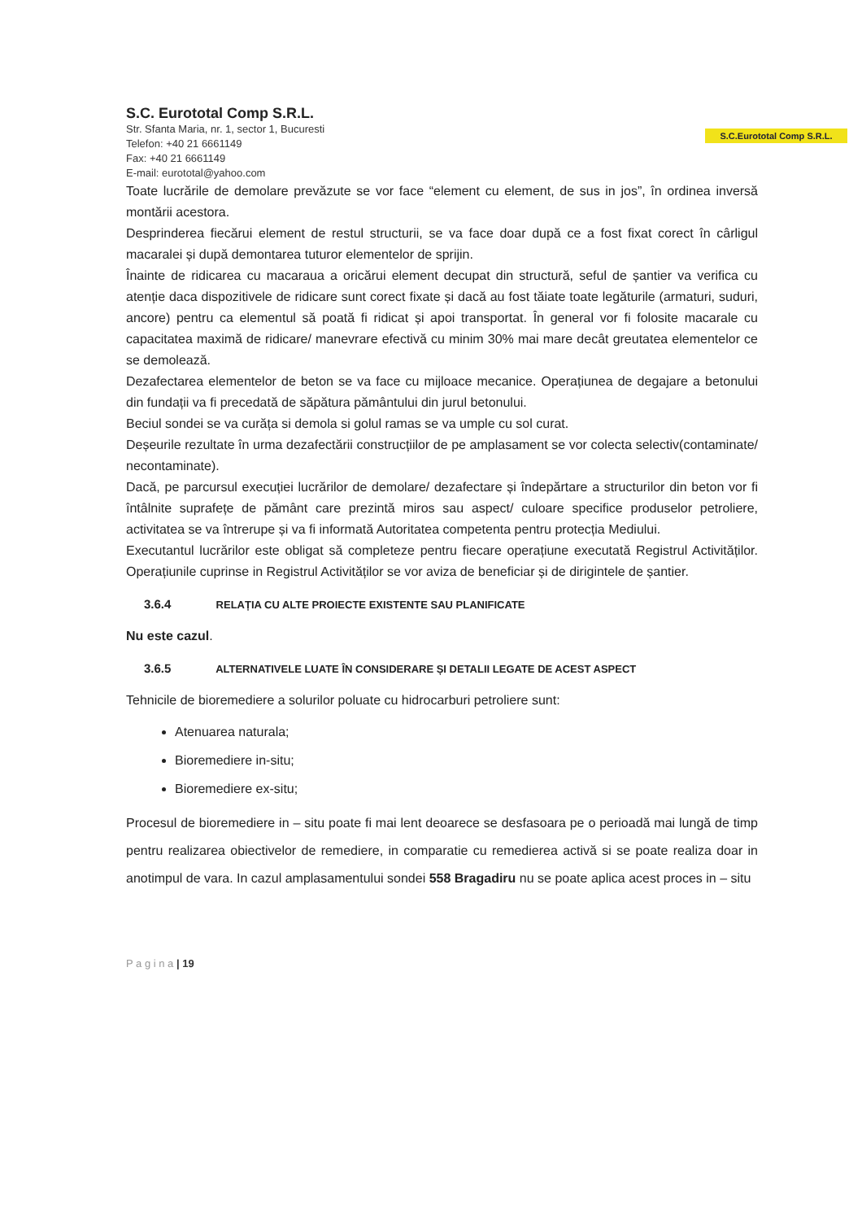S.C. Eurototal Comp S.R.L.
Str. Sfanta Maria, nr. 1, sector 1, Bucuresti
Telefon: +40 21 6661149
Fax: +40 21 6661149
E-mail: eurototal@yahoo.com
S.C.Eurototal Comp S.R.L.
Toate lucrările de demolare prevăzute se vor face “element cu element, de sus in jos”, în ordinea inversă montării acestora.
Desprinderea fiecărui element de restul structurii, se va face doar după ce a fost fixat corect în cârligul macaralei și după demontarea tuturor elementelor de sprijin.
Înainte de ridicarea cu macaraua a oricărui element decupat din structură, seful de șantier va verifica cu atenție daca dispozitivele de ridicare sunt corect fixate și dacă au fost tăiate toate legăturile (armaturi, suduri, ancore) pentru ca elementul să poată fi ridicat și apoi transportat. În general vor fi folosite macarale cu capacitatea maximă de ridicare/ manevrare efectivă cu minim 30% mai mare decât greutatea elementelor ce se demolează.
Dezafectarea elementelor de beton se va face cu mijloace mecanice. Operațiunea de degajare a betonului din fundații va fi precedată de săpătura pământului din jurul betonului.
Beciul sondei se va curăța si demola si golul ramas se va umple cu sol curat.
Deșeurile rezultate în urma dezafectării construcțiilor de pe amplasament se vor colecta selectiv(contaminate/ necontaminate).
Dacă, pe parcursul execuției lucrărilor de demolare/ dezafectare și îndepărtare a structurilor din beton vor fi întâlnite suprafețe de pământ care prezintă miros sau aspect/ culoare specifice produselor petroliere, activitatea se va întrerupe și va fi informată Autoritatea competenta pentru protecția Mediului.
Executantul lucrărilor este obligat să completeze pentru fiecare operațiune executată Registrul Activităților. Operațiunile cuprinse in Registrul Activităților se vor aviza de beneficiar și de dirigintele de șantier.
3.6.4 RELAȚIA CU ALTE PROIECTE EXISTENTE SAU PLANIFICATE
Nu este cazul.
3.6.5 ALTERNATIVELE LUATE ÎN CONSIDERARE ȘI DETALII LEGATE DE ACEST ASPECT
Tehnicile de bioremediere a solurilor poluate cu hidrocarburi petroliere sunt:
Atenuarea naturala;
Bioremediere in-situ;
Bioremediere ex-situ;
Procesul de bioremediere in – situ poate fi mai lent deoarece se desfasoara pe o perioadă mai lungă de timp pentru realizarea obiectivelor de remediere, in comparatie cu remedierea activă si se poate realiza doar in anotimpul de vara. In cazul amplasamentului sondei 558 Bragadiru nu se poate aplica acest proces in – situ
P a g i n a | 19